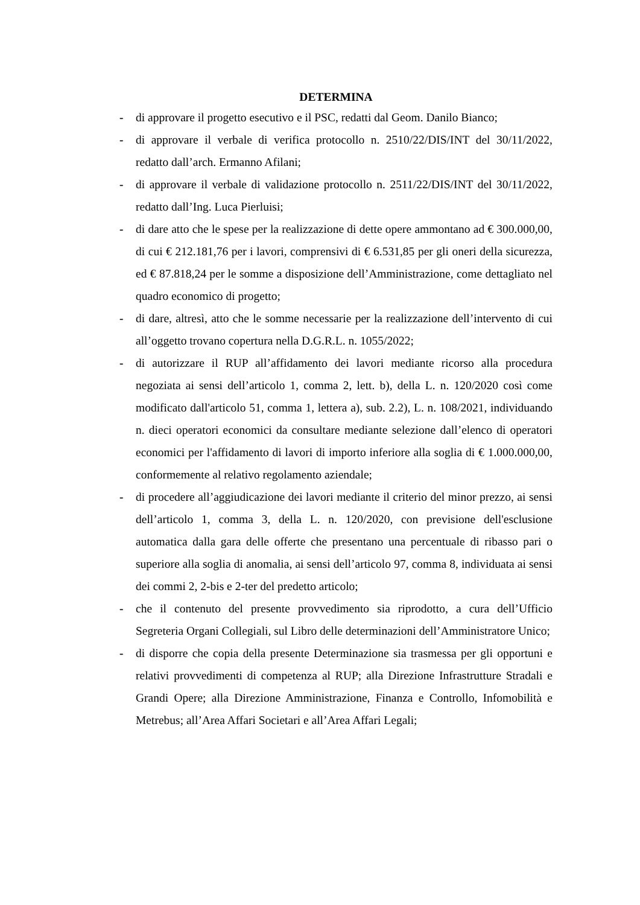DETERMINA
- di approvare il progetto esecutivo e il PSC, redatti dal Geom. Danilo Bianco;
- di approvare il verbale di verifica protocollo n. 2510/22/DIS/INT del 30/11/2022, redatto dall’arch. Ermanno Afilani;
- di approvare il verbale di validazione protocollo n. 2511/22/DIS/INT del 30/11/2022, redatto dall’Ing. Luca Pierluisi;
- di dare atto che le spese per la realizzazione di dette opere ammontano ad € 300.000,00, di cui € 212.181,76 per i lavori, comprensivi di € 6.531,85 per gli oneri della sicurezza, ed € 87.818,24 per le somme a disposizione dell’Amministrazione, come dettagliato nel quadro economico di progetto;
- di dare, altresì, atto che le somme necessarie per la realizzazione dell’intervento di cui all’oggetto trovano copertura nella D.G.R.L. n. 1055/2022;
- di autorizzare il RUP all’affidamento dei lavori mediante ricorso alla procedura negoziata ai sensi dell’articolo 1, comma 2, lett. b), della L. n. 120/2020 così come modificato dall'articolo 51, comma 1, lettera a), sub. 2.2), L. n. 108/2021, individuando n. dieci operatori economici da consultare mediante selezione dall’elenco di operatori economici per l'affidamento di lavori di importo inferiore alla soglia di € 1.000.000,00, conformemente al relativo regolamento aziendale;
- di procedere all’aggiudicazione dei lavori mediante il criterio del minor prezzo, ai sensi dell’articolo 1, comma 3, della L. n. 120/2020, con previsione dell'esclusione automatica dalla gara delle offerte che presentano una percentuale di ribasso pari o superiore alla soglia di anomalia, ai sensi dell’articolo 97, comma 8, individuata ai sensi dei commi 2, 2-bis e 2-ter del predetto articolo;
- che il contenuto del presente provvedimento sia riprodotto, a cura dell’Ufficio Segreteria Organi Collegiali, sul Libro delle determinazioni dell’Amministratore Unico;
- di disporre che copia della presente Determinazione sia trasmessa per gli opportuni e relativi provvedimenti di competenza al RUP; alla Direzione Infrastrutture Stradali e Grandi Opere; alla Direzione Amministrazione, Finanza e Controllo, Infomobilità e Metrebus; all’Area Affari Societari e all’Area Affari Legali;